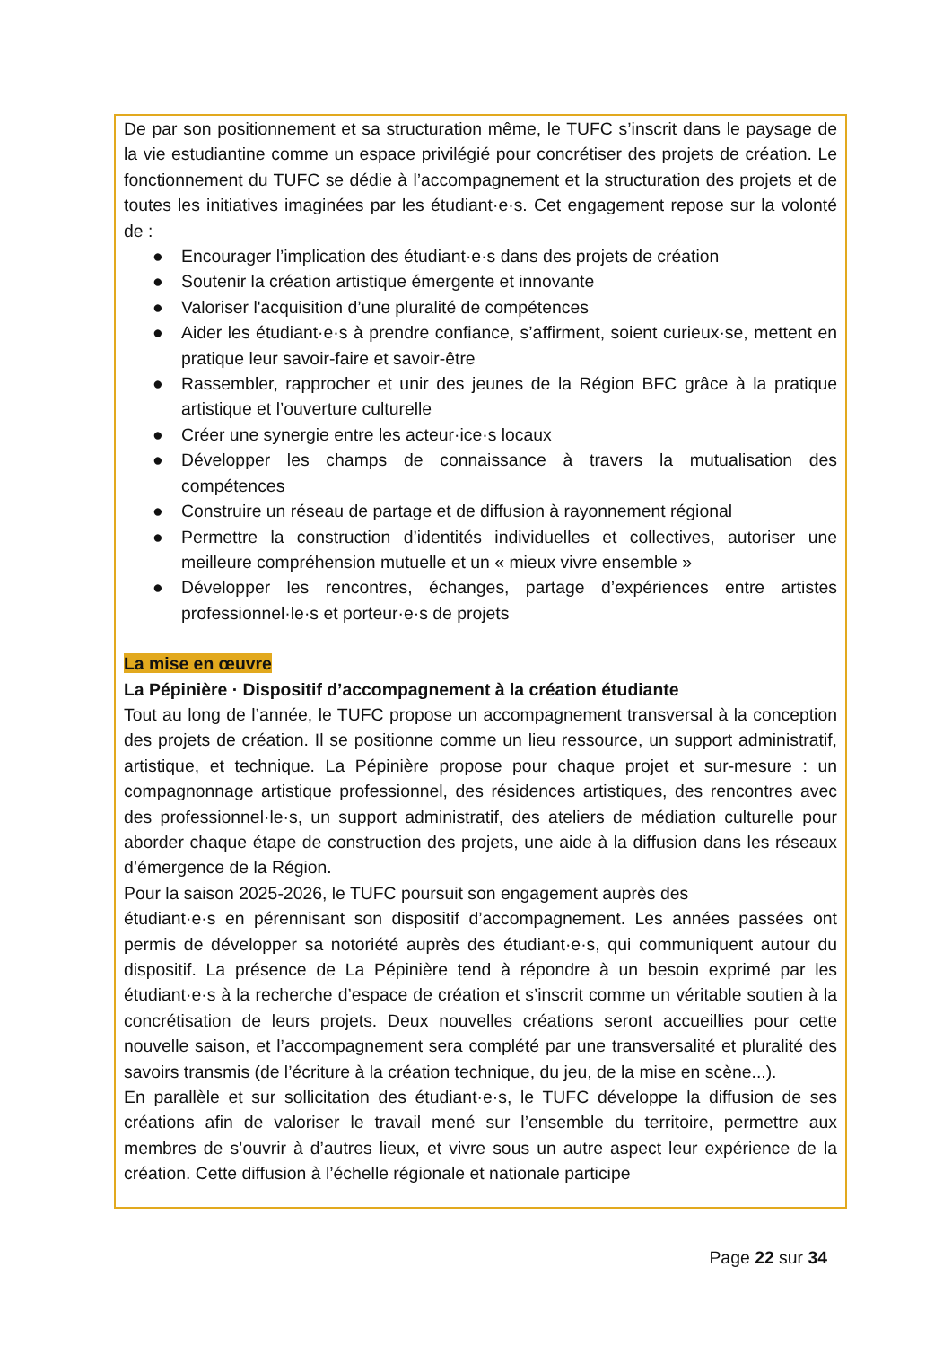De par son positionnement et sa structuration même, le TUFC s’inscrit dans le paysage de la vie estudiantine comme un espace privilégié pour concrétiser des projets de création. Le fonctionnement du TUFC se dédie à l’accompagnement et la structuration des projets et de toutes les initiatives imaginées par les étudiant·e·s. Cet engagement repose sur la volonté de :
● Encourager l’implication des étudiant·e·s dans des projets de création
● Soutenir la création artistique émergente et innovante
● Valoriser l'acquisition d’une pluralité de compétences
● Aider les étudiant·e·s à prendre confiance, s’affirment, soient curieux·se, mettent en pratique leur savoir-faire et savoir-être
● Rassembler, rapprocher et unir des jeunes de la Région BFC grâce à la pratique artistique et l’ouverture culturelle
● Créer une synergie entre les acteur·ice·s locaux
● Développer les champs de connaissance à travers la mutualisation des compétences
● Construire un réseau de partage et de diffusion à rayonnement régional
● Permettre la construction d’identités individuelles et collectives, autoriser une meilleure compréhension mutuelle et un « mieux vivre ensemble »
● Développer les rencontres, échanges, partage d’expériences entre artistes professionnel·le·s et porteur·e·s de projets
La mise en œuvre
La Pépinière · Dispositif d’accompagnement à la création étudiante
Tout au long de l’année, le TUFC propose un accompagnement transversal à la conception des projets de création. Il se positionne comme un lieu ressource, un support administratif, artistique, et technique. La Pépinière propose pour chaque projet et sur-mesure : un compagnonnage artistique professionnel, des résidences artistiques, des rencontres avec des professionnel·le·s, un support administratif, des ateliers de médiation culturelle pour aborder chaque étape de construction des projets, une aide à la diffusion dans les réseaux d’émergence de la Région.
Pour la saison 2025-2026, le TUFC poursuit son engagement auprès des
étudiant·e·s en pérennisant son dispositif d’accompagnement. Les années passées ont permis de développer sa notoriété auprès des étudiant·e·s, qui communiquent autour du dispositif. La présence de La Pépinière tend à répondre à un besoin exprimé par les étudiant·e·s à la recherche d’espace de création et s’inscrit comme un véritable soutien à la concrétisation de leurs projets. Deux nouvelles créations seront accueillies pour cette nouvelle saison, et l’accompagnement sera complété par une transversalité et pluralité des savoirs transmis (de l’écriture à la création technique, du jeu, de la mise en scène...).
En parallèle et sur sollicitation des étudiant·e·s, le TUFC développe la diffusion de ses créations afin de valoriser le travail mené sur l’ensemble du territoire, permettre aux membres de s’ouvrir à d’autres lieux, et vivre sous un autre aspect leur expérience de la création. Cette diffusion à l’échelle régionale et nationale participe
Page 22 sur 34